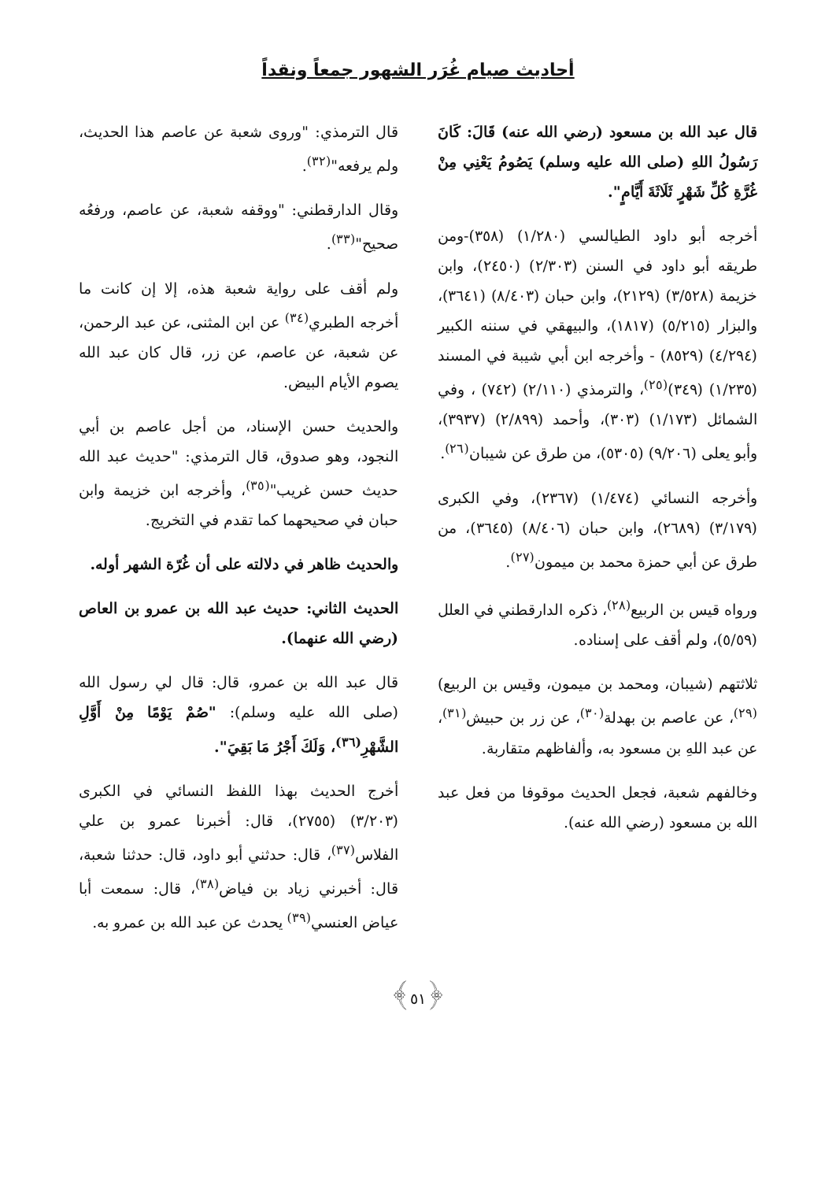أحاديث صيام غُرَر الشهور جمعاً ونقداً
قال عبد الله بن مسعود (رضي الله عنه) قَالَ: كَانَ رَسُولُ اللهِ (صلى الله عليه وسلم) يَصُومُ يَعْنِي مِنْ غُرَّةِ كُلِّ شَهْرٍ ثَلَاثَةَ أَيَّامٍ".
أخرجه أبو داود الطيالسي (١/٢٨٠) (٣٥٨)-ومن طريقه أبو داود في السنن (٢/٣٠٣) (٢٤٥٠)، وابن خزيمة (٣/٥٢٨) (٢١٢٩)، وابن حبان (٨/٤٠٣) (٣٦٤١)، والبزار (٥/٢١٥) (١٨١٧)، والبيهقي في سننه الكبير (٤/٢٩٤) (٨٥٢٩) - وأخرجه ابن أبي شيبة في المسند (١/٢٣٥) (٣٤٩)<sup>(٢٥)</sup>، والترمذي (٢/١١٠) (٧٤٢) ، وفي الشمائل (١/١٧٣) (٣٠٣)، وأحمد (٢/٨٩٩) (٣٩٣٧)، وأبو يعلى (٩/٢٠٦) (٥٣٠٥)، من طرق عن شيبان<sup>(٢٦)</sup>.
وأخرجه النسائي (١/٤٧٤) (٢٣٦٧)، وفي الكبرى (٣/١٧٩) (٢٦٨٩)، وابن حبان (٨/٤٠٦) (٣٦٤٥)، من طرق عن أبي حمزة محمد بن ميمون<sup>(٢٧)</sup>.
ورواه قيس بن الربيع<sup>(٢٨)</sup>، ذكره الدارقطني في العلل (٥/٥٩)، ولم أقف على إسناده.
ثلاثتهم (شيبان، ومحمد بن ميمون، وقيس بن الربيع)<sup>(٢٩)</sup>، عن عاصم بن بهدلة<sup>(٣٠)</sup>، عن زر بن حبيش<sup>(٣١)</sup>، عن عبد اللهِ بن مسعود به، وألفاظهم متقاربة.
وخالفهم شعبة، فجعل الحديث موقوفا من فعل عبد الله بن مسعود (رضي الله عنه).
قال الترمذي: "وروى شعبة عن عاصم هذا الحديث، ولم يرفعه"<sup>(٣٢)</sup>.
وقال الدارقطني: "ووقفه شعبة، عن عاصم، ورفعُه صحيح"<sup>(٣٣)</sup>.
ولم أقف على رواية شعبة هذه، إلا إن كانت ما أخرجه الطبري<sup>(٣٤)</sup> عن ابن المثنى، عن عبد الرحمن، عن شعبة، عن عاصم، عن زر، قال كان عبد الله يصوم الأيام البيض.
والحديث حسن الإسناد، من أجل عاصم بن أبي النجود، وهو صدوق، قال الترمذي: "حديث عبد الله حديث حسن غريب"<sup>(٣٥)</sup>، وأخرجه ابن خزيمة وابن حبان في صحيحهما كما تقدم في التخريج.
والحديث ظاهر في دلالته على أن غُرّة الشهر أوله.
الحديث الثاني: حديث عبد الله بن عمرو بن العاص (رضي الله عنهما).
قال عبد الله بن عمرو، قال: قال لي رسول الله (صلى الله عليه وسلم): "صُمْ يَوْمًا مِنْ أَوَّلِ الشَّهْرِ<sup>(٣٦)</sup>، وَلَكَ أَجْرُ مَا بَقِيَ".
أخرج الحديث بهذا اللفظ النسائي في الكبرى (٣/٢٠٣) (٢٧٥٥)، قال: أخبرنا عمرو بن علي الفلاس<sup>(٣٧)</sup>، قال: حدثني أبو داود، قال: حدثنا شعبة، قال: أخبرني زياد بن فياض<sup>(٣٨)</sup>، قال: سمعت أبا عياض العنسي<sup>(٣٩)</sup> يحدث عن عبد الله بن عمرو به.
﴿٥١﴾